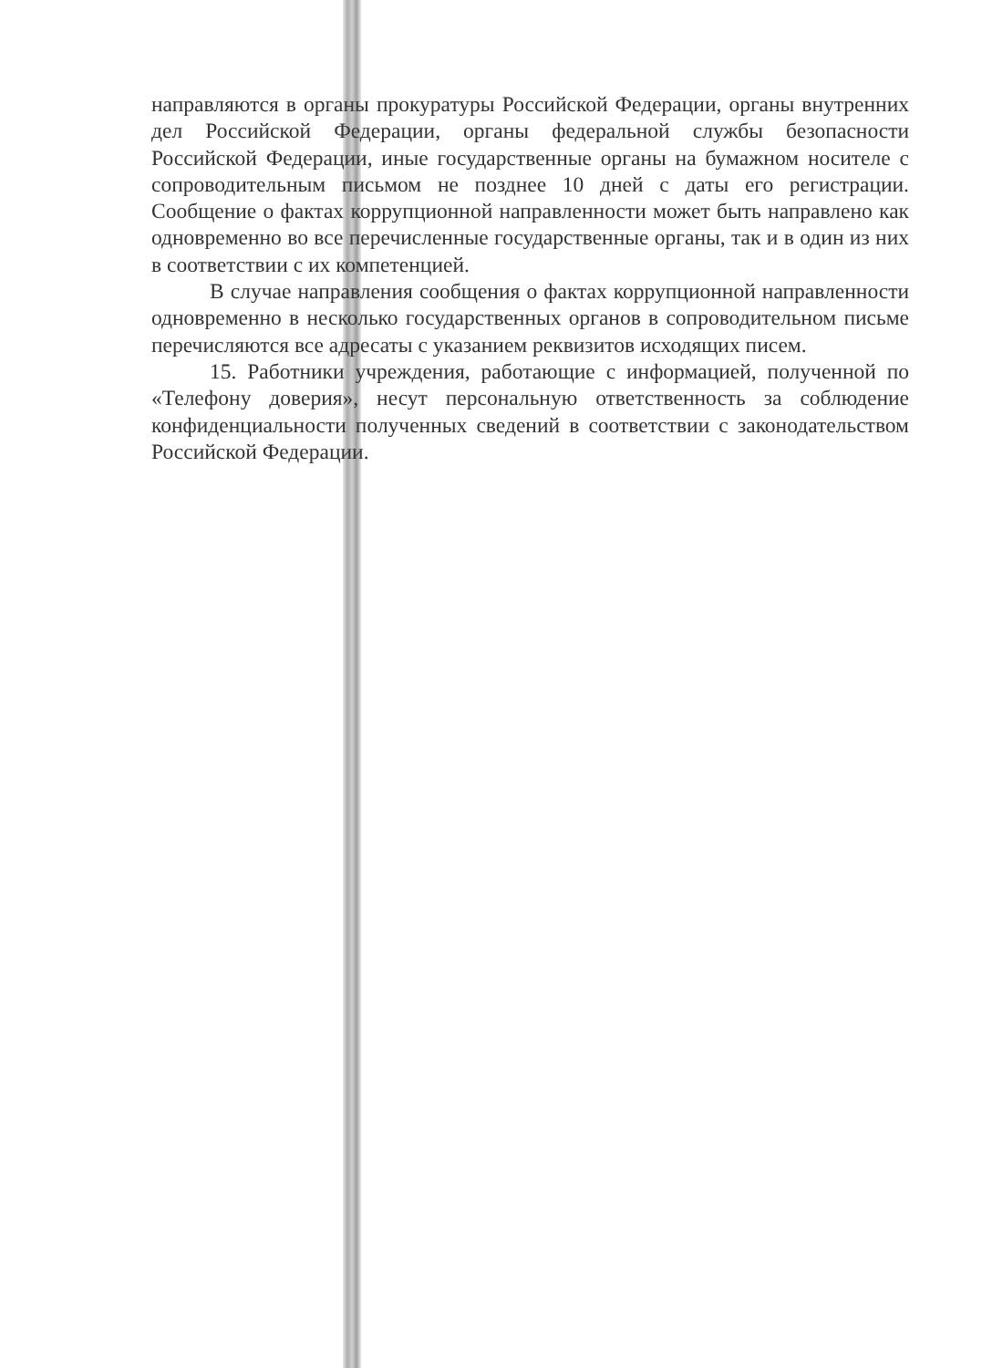направляются в органы прокуратуры Российской Федерации, органы внутренних дел Российской Федерации, органы федеральной службы безопасности Российской Федерации, иные государственные органы на бумажном носителе с сопроводительным письмом не позднее 10 дней с даты его регистрации. Сообщение о фактах коррупционной направленности может быть направлено как одновременно во все перечисленные государственные органы, так и в один из них в соответствии с их компетенцией.
В случае направления сообщения о фактах коррупционной направленности одновременно в несколько государственных органов в сопроводительном письме перечисляются все адресаты с указанием реквизитов исходящих писем.
15. Работники учреждения, работающие с информацией, полученной по «Телефону доверия», несут персональную ответственность за соблюдение конфиденциальности полученных сведений в соответствии с законодательством Российской Федерации.